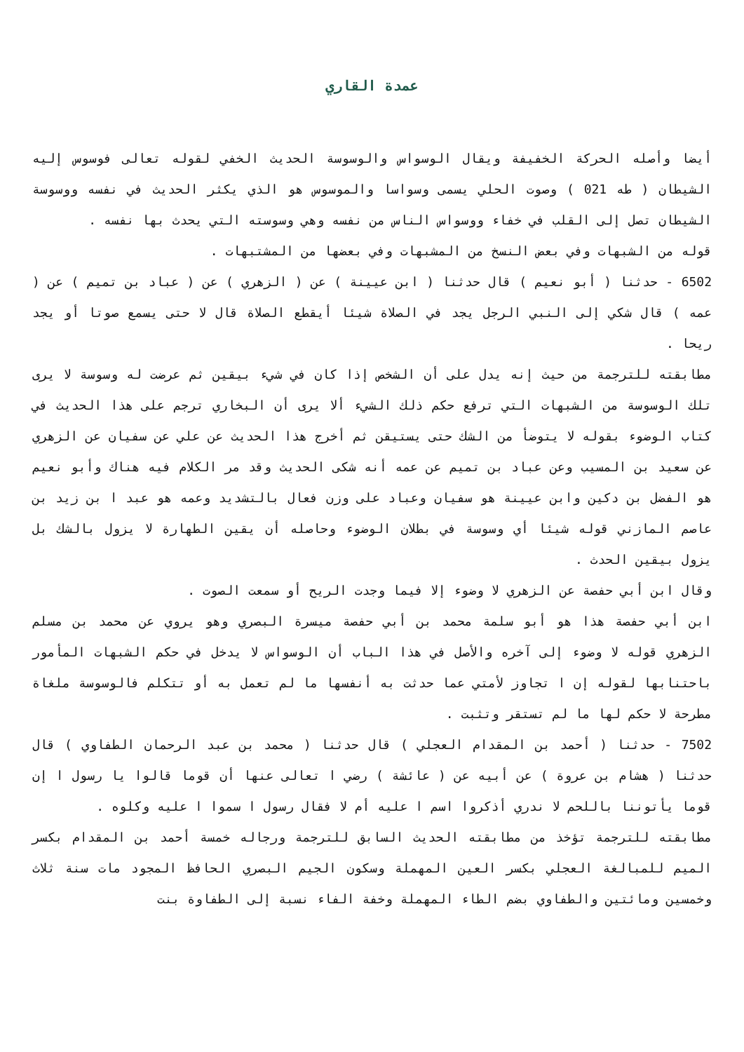عمدة القاري
أيضا وأصله الحركة الخفيفة ويقال الوسواس والوسوسة الحديث الخفي لقوله تعالى فوسوس إليه الشيطان ( طه 021 ) وصوت الحلي يسمى وسواسا والموسوس هو الذي يكثر الحديث في نفسه ووسوسة الشيطان تصل إلى القلب في خفاء ووسواس الناس من نفسه وهي وسوسته التي يحدث بها نفسه .
قوله من الشبهات وفي بعض النسخ من المشبهات وفي بعضها من المشتبهات .
6502 - حدثنا ( أبو نعيم ) قال حدثنا ( ابن عيينة ) عن ( الزهري ) عن ( عباد بن تميم ) عن ( عمه ) قال شكي إلى النبي الرجل يجد في الصلاة شيئا أيقطع الصلاة قال لا حتى يسمع صوتا أو يجد ريحا .
مطابقته للترجمة من حيث إنه يدل على أن الشخص إذا كان في شيء بيقين ثم عرضت له وسوسة لا يرى تلك الوسوسة من الشبهات التي ترفع حكم ذلك الشيء ألا يرى أن البخاري ترجم على هذا الحديث في كتاب الوضوء بقوله لا يتوضأ من الشك حتى يستيقن ثم أخرج هذا الحديث عن علي عن سفيان عن الزهري عن سعيد بن المسيب وعن عباد بن تميم عن عمه أنه شكى الحديث وقد مر الكلام فيه هناك وأبو نعيم هو الفضل بن دكين وابن عيينة هو سفيان وعباد على وزن فعال بالتشديد وعمه هو عبد ا بن زيد بن عاصم المازني قوله شيئا أي وسوسة في بطلان الوضوء وحاصله أن يقين الطهارة لا يزول بالشك بل يزول بيقين الحدث .
وقال ابن أبي حفصة عن الزهري لا وضوء إلا فيما وجدت الريح أو سمعت الصوت .
ابن أبي حفصة هذا هو أبو سلمة محمد بن أبي حفصة ميسرة البصري وهو يروي عن محمد بن مسلم الزهري قوله لا وضوء إلى آخره والأصل في هذا الباب أن الوسواس لا يدخل في حكم الشبهات المأمور باحتنابها لقوله إن ا تجاوز لأمتي عما حدثت به أنفسها ما لم تعمل به أو تتكلم فالوسوسة ملغاة مطرحة لا حكم لها ما لم تستقر وتثبت .
7502 - حدثنا ( أحمد بن المقدام العجلي ) قال حدثنا ( محمد بن عبد الرحمان الطفاوي ) قال حدثنا ( هشام بن عروة ) عن أبيه عن ( عائشة ) رضي ا تعالى عنها أن قوما قالوا يا رسول ا إن قوما يأتوننا باللحم لا ندري أذكروا اسم ا عليه أم لا فقال رسول ا سموا ا عليه وكلوه .
مطابقته للترجمة تؤخذ من مطابقته الحديث السابق للترجمة ورجاله خمسة أحمد بن المقدام بكسر الميم للمبالغة العجلي بكسر العين المهملة وسكون الجيم البصري الحافظ المجود مات سنة ثلاث وخمسين ومائتين والطفاوي بضم الطاء المهملة وخفة الفاء نسبة إلى الطفاوة بنت